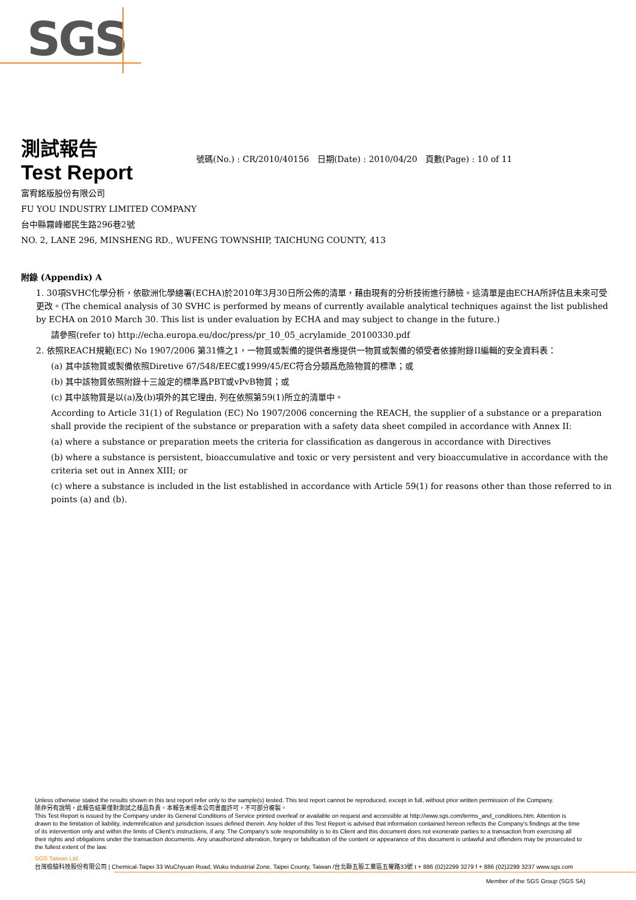SGS
測試報告
Test Report
號碼(No.) : CR/2010/40156 日期(Date) : 2010/04/20 頁數(Page) : 10 of 11
富宥銘版股份有限公司
FU YOU INDUSTRY LIMITED COMPANY
台中縣霧峰鄉民生路296巷2號
NO. 2, LANE 296, MINSHENG RD., WUFENG TOWNSHIP, TAICHUNG COUNTY, 413
附錄 (Appendix) A
1. 30項SVHC化學分析，依歐洲化學總署(ECHA)於2010年3月30日所公佈的清單，藉由現有的分析技術進行篩檢。這清單是由ECHA所評估且未來可受更改。(The chemical analysis of 30 SVHC is performed by means of currently available analytical techniques against the list published by ECHA on 2010 March 30. This list is under evaluation by ECHA and may subject to change in the future.)
請參照(refer to) http://echa.europa.eu/doc/press/pr_10_05_acrylamide_20100330.pdf
2. 依照REACH規範(EC) No 1907/2006 第31條之1，一物質或製備的提供者應提供一物質或製備的領受者依據附錄II編輯的安全資料表：
(a) 其中該物質或製備依照Diretive 67/548/EEC或1999/45/EC符合分類爲危險物質的標準；或
(b) 其中該物質依照附錄十三設定的標準爲PBT或vPvB物質；或
(c) 其中該物質是以(a)及(b)項外的其它理由, 列在依照第59(1)所立的清單中。
According to Article 31(1) of Regulation (EC) No 1907/2006 concerning the REACH, the supplier of a substance or a preparation shall provide the recipient of the substance or preparation with a safety data sheet compiled in accordance with Annex II:
(a) where a substance or preparation meets the criteria for classification as dangerous in accordance with Directives
(b) where a substance is persistent, bioaccumulative and toxic or very persistent and very bioaccumulative in accordance with the criteria set out in Annex XIII; or
(c) where a substance is included in the list established in accordance with Article 59(1) for reasons other than those referred to in points (a) and (b).
Unless otherwise stated the results shown in this test report refer only to the sample(s) tested. This test report cannot be reproduced, except in full, without prior written permission of the Company.
除非另有說明，此報告結果僅對測試之樣品負責。本報告未經本公司書面許可，不可部分複製。
This Test Report is issued by the Company under its General Conditions of Service printed overleaf or available on request and accessible at http://www.sgs.com/terms_and_conditions.htm. Attention is drawn to the limitation of liability, indemnification and jurisdiction issues defined therein. Any holder of this Test Report is advised that information contained hereon reflects the Company's findings at the time of its intervention only and within the limits of Client's instructions, if any. The Company's sole responsibility is to its Client and this document does not exonerate parties to a transaction from exercising all their rights and obligations under the transaction documents. Any unauthorized alteration, forgery or falsification of the content or appearance of this document is unlawful and offenders may be prosecuted to the fullest extent of the law.
SGS Taiwan Ltd.
台灣檢驗科技股份有限公司 | Chemical-Taipei 33 WuChyuan Road, Wuku Industrial Zone, Taipei County, Taiwan /台北縣五股工業區五權路33號 t + 886 (02)2299 3279 f + 886 (02)2299 3237 www.sgs.com
Member of the SGS Group (SGS SA)